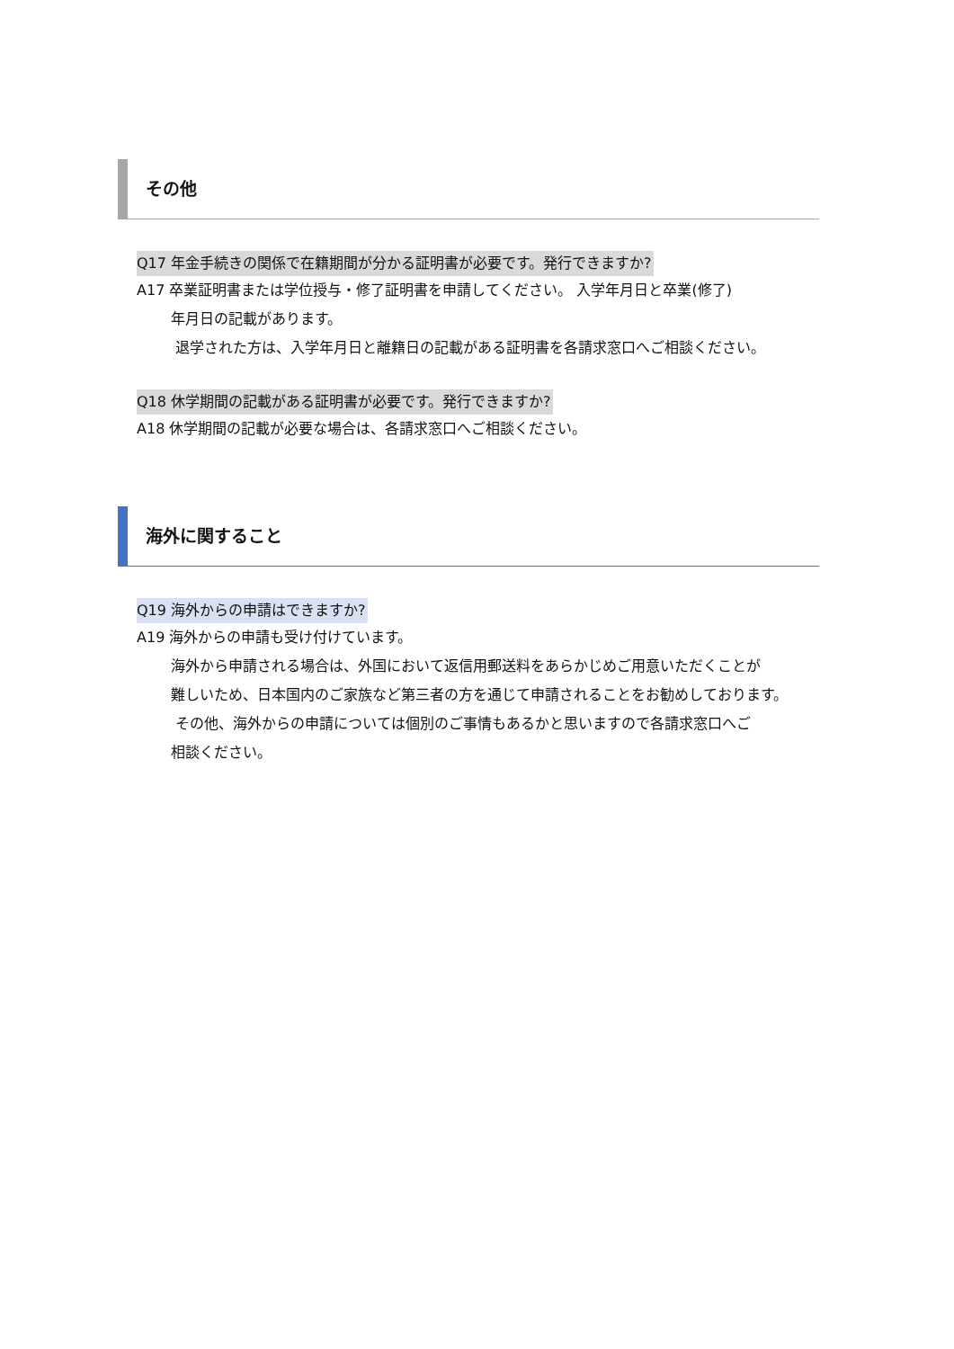その他
Q17 年金手続きの関係で在籍期間が分かる証明書が必要です。発行できますか?
A17 卒業証明書または学位授与・修了証明書を申請してください。 入学年月日と卒業(修了)
年月日の記載があります。
退学された方は、入学年月日と離籍日の記載がある証明書を各請求窓口へご相談ください。
Q18 休学期間の記載がある証明書が必要です。発行できますか?
A18 休学期間の記載が必要な場合は、各請求窓口へご相談ください。
海外に関すること
Q19 海外からの申請はできますか?
A19 海外からの申請も受け付けています。
海外から申請される場合は、外国において返信用郵送料をあらかじめご用意いただくことが
難しいため、日本国内のご家族など第三者の方を通じて申請されることをお勧めしております。
その他、海外からの申請については個別のご事情もあるかと思いますので各請求窓口へご
相談ください。